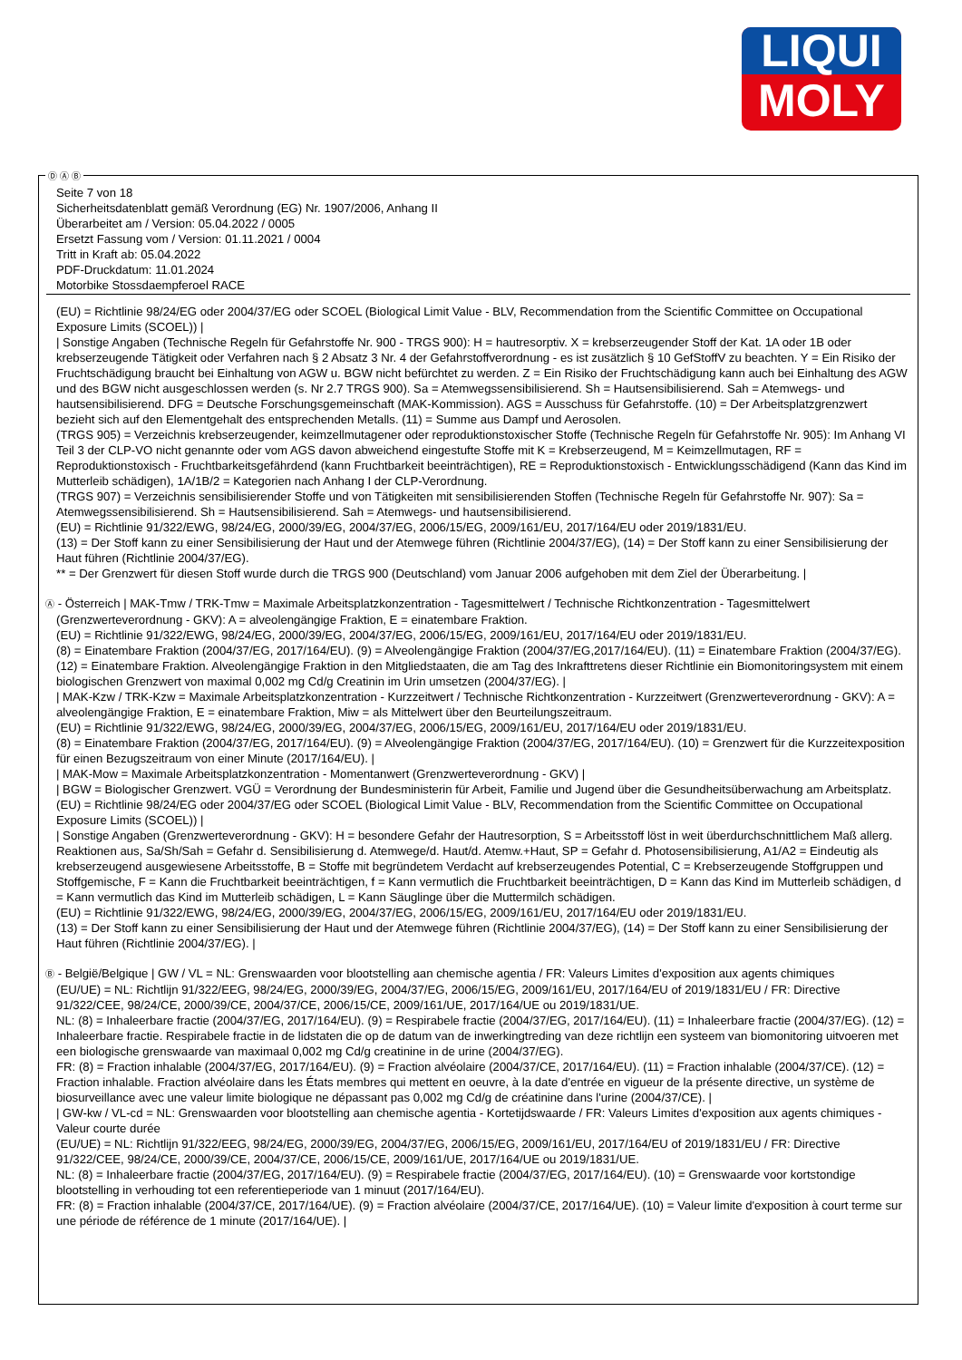LIQUI
MOLY
Seite 7 von 18
Sicherheitsdatenblatt gemäß Verordnung (EG) Nr. 1907/2006, Anhang II
Überarbeitet am / Version: 05.04.2022 / 0005
Ersetzt Fassung vom / Version: 01.11.2021 / 0004
Tritt in Kraft ab: 05.04.2022
PDF-Druckdatum: 11.01.2024
Motorbike Stossdaempferoel RACE
(EU) = Richtlinie 98/24/EG oder 2004/37/EG oder SCOEL (Biological Limit Value - BLV, Recommendation from the Scientific Committee on Occupational Exposure Limits (SCOEL)) |
| Sonstige Angaben (Technische Regeln für Gefahrstoffe Nr. 900 - TRGS 900): H = hautresorptiv. X = krebserzeugender Stoff der Kat. 1A oder 1B oder krebserzeugende Tätigkeit oder Verfahren nach § 2 Absatz 3 Nr. 4 der Gefahrstoffverordnung - es ist zusätzlich § 10 GefStoffV zu beachten. Y = Ein Risiko der Fruchtschädigung braucht bei Einhaltung von AGW u. BGW nicht befürchtet zu werden. Z = Ein Risiko der Fruchtschädigung kann auch bei Einhaltung des AGW und des BGW nicht ausgeschlossen werden (s. Nr 2.7 TRGS 900). Sa = Atemwegssensibilisierend. Sh = Hautsensibilisierend. Sah = Atemwegs- und hautsensibilisierend. DFG = Deutsche Forschungsgemeinschaft (MAK-Kommission). AGS = Ausschuss für Gefahrstoffe. (10) = Der Arbeitsplatzgrenzwert bezieht sich auf den Elementgehalt des entsprechenden Metalls. (11) = Summe aus Dampf und Aerosolen.
(TRGS 905) = Verzeichnis krebserzeugender, keimzellmutagener oder reproduktionstoxischer Stoffe (Technische Regeln für Gefahrstoffe Nr. 905): Im Anhang VI Teil 3 der CLP-VO nicht genannte oder vom AGS davon abweichend eingestufte Stoffe mit K = Krebserzeugend, M = Keimzellmutagen, RF = Reproduktionstoxisch - Fruchtbarkeitsgefährdend (kann Fruchtbarkeit beeinträchtigen), RE = Reproduktionstoxisch - Entwicklungsschädigend (Kann das Kind im Mutterleib schädigen), 1A/1B/2 = Kategorien nach Anhang I der CLP-Verordnung.
(TRGS 907) = Verzeichnis sensibilisierender Stoffe und von Tätigkeiten mit sensibilisierenden Stoffen (Technische Regeln für Gefahrstoffe Nr. 907): Sa = Atemwegssensibilisierend. Sh = Hautsensibilisierend. Sah = Atemwegs- und hautsensibilisierend.
(EU) = Richtlinie 91/322/EWG, 98/24/EG, 2000/39/EG, 2004/37/EG, 2006/15/EG, 2009/161/EU, 2017/164/EU oder 2019/1831/EU.
(13) = Der Stoff kann zu einer Sensibilisierung der Haut und der Atemwege führen (Richtlinie 2004/37/EG), (14) = Der Stoff kann zu einer Sensibilisierung der Haut führen (Richtlinie 2004/37/EG).
** = Der Grenzwert für diesen Stoff wurde durch die TRGS 900 (Deutschland) vom Januar 2006 aufgehoben mit dem Ziel der Überarbeitung. |
Ⓐ - Österreich | MAK-Tmw / TRK-Tmw = Maximale Arbeitsplatzkonzentration - Tagesmittelwert / Technische Richtkonzentration - Tagesmittelwert (Grenzwerteverordnung - GKV): A = alveolengängige Fraktion, E = einatembare Fraktion.
(EU) = Richtlinie 91/322/EWG, 98/24/EG, 2000/39/EG, 2004/37/EG, 2006/15/EG, 2009/161/EU, 2017/164/EU oder 2019/1831/EU.
(8) = Einatembare Fraktion (2004/37/EG, 2017/164/EU). (9) = Alveolengängige Fraktion (2004/37/EG,2017/164/EU). (11) = Einatembare Fraktion (2004/37/EG). (12) = Einatembare Fraktion. Alveolengängige Fraktion in den Mitgliedstaaten, die am Tag des Inkrafttretens dieser Richtlinie ein Biomonitoringsystem mit einem biologischen Grenzwert von maximal 0,002 mg Cd/g Creatinin im Urin umsetzen (2004/37/EG). |
| MAK-Kzw / TRK-Kzw = Maximale Arbeitsplatzkonzentration - Kurzzeitwert / Technische Richtkonzentration - Kurzzeitwert (Grenzwerteverordnung - GKV): A = alveolengängige Fraktion, E = einatembare Fraktion, Miw = als Mittelwert über den Beurteilungszeitraum.
(EU) = Richtlinie 91/322/EWG, 98/24/EG, 2000/39/EG, 2004/37/EG, 2006/15/EG, 2009/161/EU, 2017/164/EU oder 2019/1831/EU.
(8) = Einatembare Fraktion (2004/37/EG, 2017/164/EU). (9) = Alveolengängige Fraktion (2004/37/EG, 2017/164/EU). (10) = Grenzwert für die Kurzzeitexposition für einen Bezugszeitraum von einer Minute (2017/164/EU). |
| MAK-Mow = Maximale Arbeitsplatzkonzentration - Momentanwert (Grenzwerteverordnung - GKV) |
| BGW = Biologischer Grenzwert. VGÜ = Verordnung der Bundesministerin für Arbeit, Familie und Jugend über die Gesundheitsüberwachung am Arbeitsplatz.
(EU) = Richtlinie 98/24/EG oder 2004/37/EG oder SCOEL (Biological Limit Value - BLV, Recommendation from the Scientific Committee on Occupational Exposure Limits (SCOEL)) |
| Sonstige Angaben (Grenzwerteverordnung - GKV): H = besondere Gefahr der Hautresorption, S = Arbeitsstoff löst in weit überdurchschnittlichem Maß allerg. Reaktionen aus, Sa/Sh/Sah = Gefahr d. Sensibilisierung d. Atemwege/d. Haut/d. Atemw.+Haut, SP = Gefahr d. Photosensibilisierung, A1/A2 = Eindeutig als krebserzeugend ausgewiesene Arbeitsstoffe, B = Stoffe mit begründetem Verdacht auf krebserzeugendes Potential, C = Krebserzeugende Stoffgruppen und Stoffgemische, F = Kann die Fruchtbarkeit beeinträchtigen, f = Kann vermutlich die Fruchtbarkeit beeinträchtigen, D = Kann das Kind im Mutterleib schädigen, d = Kann vermutlich das Kind im Mutterleib schädigen, L = Kann Säuglinge über die Muttermilch schädigen.
(EU) = Richtlinie 91/322/EWG, 98/24/EG, 2000/39/EG, 2004/37/EG, 2006/15/EG, 2009/161/EU, 2017/164/EU oder 2019/1831/EU.
(13) = Der Stoff kann zu einer Sensibilisierung der Haut und der Atemwege führen (Richtlinie 2004/37/EG), (14) = Der Stoff kann zu einer Sensibilisierung der Haut führen (Richtlinie 2004/37/EG). |
Ⓑ - België/Belgique | GW / VL = NL: Grenswaarden voor blootstelling aan chemische agentia / FR: Valeurs Limites d'exposition aux agents chimiques
(EU/UE) = NL: Richtlijn 91/322/EEG, 98/24/EG, 2000/39/EG, 2004/37/EG, 2006/15/EG, 2009/161/EU, 2017/164/EU of 2019/1831/EU / FR: Directive 91/322/CEE, 98/24/CE, 2000/39/CE, 2004/37/CE, 2006/15/CE, 2009/161/UE, 2017/164/UE ou 2019/1831/UE.
NL: (8) = Inhaleerbare fractie (2004/37/EG, 2017/164/EU). (9) = Respirabele fractie (2004/37/EG, 2017/164/EU). (11) = Inhaleerbare fractie (2004/37/EG). (12) = Inhaleerbare fractie. Respirabele fractie in de lidstaten die op de datum van de inwerkingtreding van deze richtlijn een systeem van biomonitoring uitvoeren met een biologische grenswaarde van maximaal 0,002 mg Cd/g creatinine in de urine (2004/37/EG).
FR: (8) = Fraction inhalable (2004/37/EG, 2017/164/EU). (9) = Fraction alvéolaire (2004/37/CE, 2017/164/EU). (11) = Fraction inhalable (2004/37/CE). (12) = Fraction inhalable. Fraction alvéolaire dans les États membres qui mettent en oeuvre, à la date d'entrée en vigueur de la présente directive, un système de biosurveillance avec une valeur limite biologique ne dépassant pas 0,002 mg Cd/g de créatinine dans l'urine (2004/37/CE). |
| GW-kw / VL-cd = NL: Grenswaarden voor blootstelling aan chemische agentia - Kortetijdswaarde / FR: Valeurs Limites d'exposition aux agents chimiques - Valeur courte durée
(EU/UE) = NL: Richtlijn 91/322/EEG, 98/24/EG, 2000/39/EG, 2004/37/EG, 2006/15/EG, 2009/161/EU, 2017/164/EU of 2019/1831/EU / FR: Directive 91/322/CEE, 98/24/CE, 2000/39/CE, 2004/37/CE, 2006/15/CE, 2009/161/UE, 2017/164/UE ou 2019/1831/UE.
NL: (8) = Inhaleerbare fractie (2004/37/EG, 2017/164/EU). (9) = Respirabele fractie (2004/37/EG, 2017/164/EU). (10) = Grenswaarde voor kortstondige blootstelling in verhouding tot een referentieperiode van 1 minuut (2017/164/EU).
FR: (8) = Fraction inhalable (2004/37/CE, 2017/164/UE). (9) = Fraction alvéolaire (2004/37/CE, 2017/164/UE). (10) = Valeur limite d'exposition à court terme sur une période de référence de 1 minute (2017/164/UE). |
Ⓓ Ⓐ Ⓑ